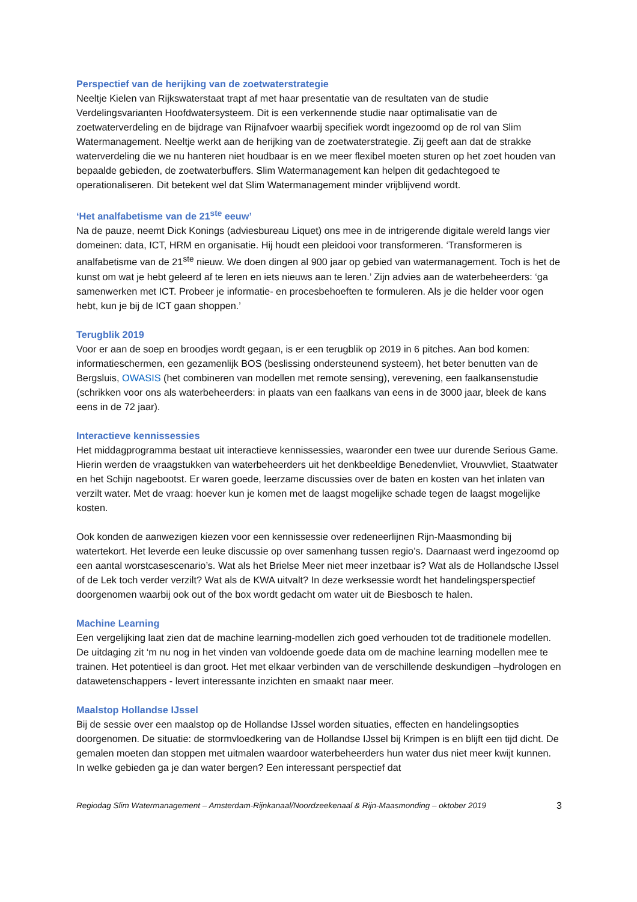Perspectief van de herijking van de zoetwaterstrategie
Neeltje Kielen van Rijkswaterstaat trapt af met haar presentatie van de resultaten van de studie Verdelingsvarianten Hoofdwatersysteem. Dit is een verkennende studie naar optimalisatie van de zoetwaterverdeling en de bijdrage van Rijnafvoer waarbij specifiek wordt ingezoomd op de rol van Slim Watermanagement. Neeltje werkt aan de herijking van de zoetwaterstrategie. Zij geeft aan dat de strakke waterverdeling die we nu hanteren niet houdbaar is en we meer flexibel moeten sturen op het zoet houden van bepaalde gebieden, de zoetwaterbuffers. Slim Watermanagement kan helpen dit gedachtegoed te operationaliseren. Dit betekent wel dat Slim Watermanagement minder vrijblijvend wordt.
‘Het analfabetisme van de 21<sup>ste</sup> eeuw’
Na de pauze, neemt Dick Konings (adviesbureau Liquet) ons mee in de intrigerende digitale wereld langs vier domeinen: data, ICT, HRM en organisatie. Hij houdt een pleidooi voor transformeren. ‘Transformeren is analfabetisme van de 21<sup>ste</sup> nieuw. We doen dingen al 900 jaar op gebied van watermanagement. Toch is het de kunst om wat je hebt geleerd af te leren en iets nieuws aan te leren.’ Zijn advies aan de waterbeheerders: ‘ga samenwerken met ICT. Probeer je informatie- en procesbehoeften te formuleren. Als je die helder voor ogen hebt, kun je bij de ICT gaan shoppen.’
Terugblik 2019
Voor er aan de soep en broodjes wordt gegaan, is er een terugblik op 2019 in 6 pitches. Aan bod komen: informatieschermen, een gezamenlijk BOS (beslissing ondersteunend systeem), het beter benutten van de Bergsluis, OWASIS (het combineren van modellen met remote sensing), verevening, een faalkansenstudie (schrikken voor ons als waterbeheerders: in plaats van een faalkans van eens in de 3000 jaar, bleek de kans eens in de 72 jaar).
Interactieve kennissessies
Het middagprogramma bestaat uit interactieve kennissessies, waaronder een twee uur durende Serious Game. Hierin werden de vraagstukken van waterbeheerders uit het denkbeeldige Benedenvliet, Vrouwvliet, Staatwater en het Schijn nagebootst. Er waren goede, leerzame discussies over de baten en kosten van het inlaten van verzilt water. Met de vraag: hoever kun je komen met de laagst mogelijke schade tegen de laagst mogelijke kosten.
Ook konden de aanwezigen kiezen voor een kennissessie over redeneerlijnen Rijn-Maasmonding bij watertekort. Het leverde een leuke discussie op over samenhang tussen regio’s. Daarnaast werd ingezoomd op een aantal worstcasescenario’s. Wat als het Brielse Meer niet meer inzetbaar is? Wat als de Hollandsche IJssel of de Lek toch verder verzilt? Wat als de KWA uitvalt? In deze werksessie wordt het handelingsperspectief doorgenomen waarbij ook out of the box wordt gedacht om water uit de Biesbosch te halen.
Machine Learning
Een vergelijking laat zien dat de machine learning-modellen zich goed verhouden tot de traditionele modellen. De uitdaging zit ‘m nu nog in het vinden van voldoende goede data om de machine learning modellen mee te trainen. Het potentieel is dan groot. Het met elkaar verbinden van de verschillende deskundigen –hydrologen en datawetenschappers - levert interessante inzichten en smaakt naar meer.
Maalstop Hollandse IJssel
Bij de sessie over een maalstop op de Hollandse IJssel worden situaties, effecten en handelingsopties doorgenomen. De situatie: de stormvloedkering van de Hollandse IJssel bij Krimpen is en blijft een tijd dicht. De gemalen moeten dan stoppen met uitmalen waardoor waterbeheerders hun water dus niet meer kwijt kunnen. In welke gebieden ga je dan water bergen? Een interessant perspectief dat
Regiodag Slim Watermanagement – Amsterdam-Rijnkanaal/Noordzeekenaal & Rijn-Maasmonding – oktober 2019 3